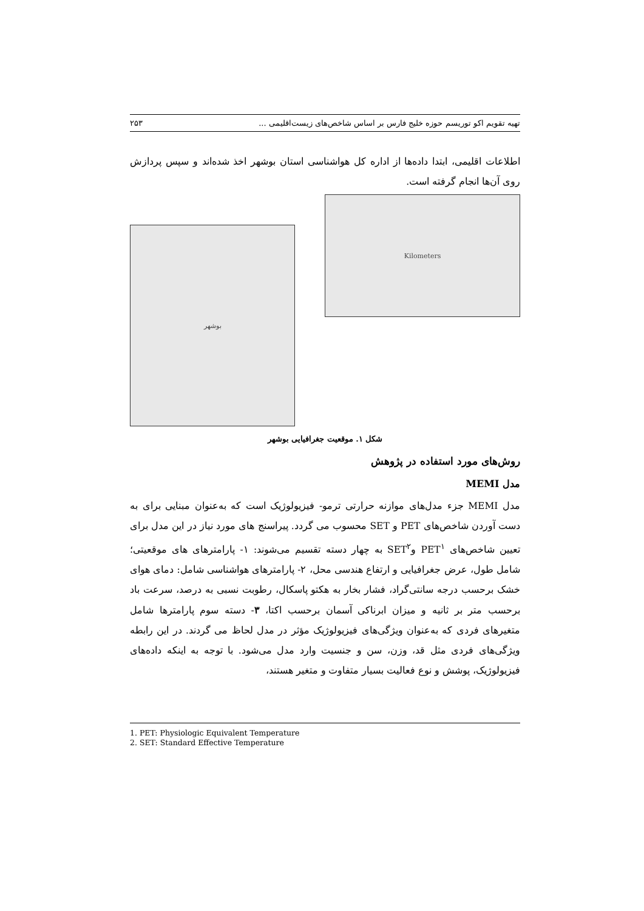تهیه تقویم اکو توریسم حوزه خلیج فارس بر اساس شاخص‌های زیست‌اقلیمی ... ۲۵۳
اطلاعات اقلیمی، ابتدا داده‌ها از اداره کل هواشناسی استان بوشهر اخذ شده‌اند و سپس پردازش روی آن‌ها انجام گرفته است.
بوشهر
Kilometers
شکل ۱. موقعیت جغرافیایی بوشهر
روش‌های مورد استفاده در پژوهش
مدل MEMI
مدل MEMI جزء مدل‌های موازنه حرارتی ترمو- فیزیولوژیک است که به‌عنوان مبنایی برای به دست آوردن شاخص‌های PET و SET محسوب می گردد. پیراسنج های مورد نیاز در این مدل برای تعیین شاخص‌های PET<sup>۱</sup> وSET<sup>۲</sup> به چهار دسته تقسیم می‌شوند: ۱- پارامترهای های موقعیتی؛ شامل طول، عرض جغرافیایی و ارتفاع هندسی محل، ۲- پارامترهای هواشناسی شامل: دمای هوای خشک برحسب درجه سانتی‌گراد، فشار بخار به هکتو پاسکال، رطوبت نسبی به درصد، سرعت باد برحسب متر بر ثانیه و میزان ابرناکی آسمان برحسب اکتا، ۳- دسته سوم پارامترها شامل متغیرهای فردی که به‌عنوان ویژگی‌های فیزیولوژیک مؤثر در مدل لحاظ می گردند. در این رابطه ویژگی‌های فردی مثل قد، وزن، سن و جنسیت وارد مدل می‌شود. با توجه به اینکه داده‌های فیزیولوژیک، پوشش و نوع فعالیت بسیار متفاوت و متغیر هستند،
1. PET: Physiologic Equivalent Temperature
2. SET: Standard Effective Temperature